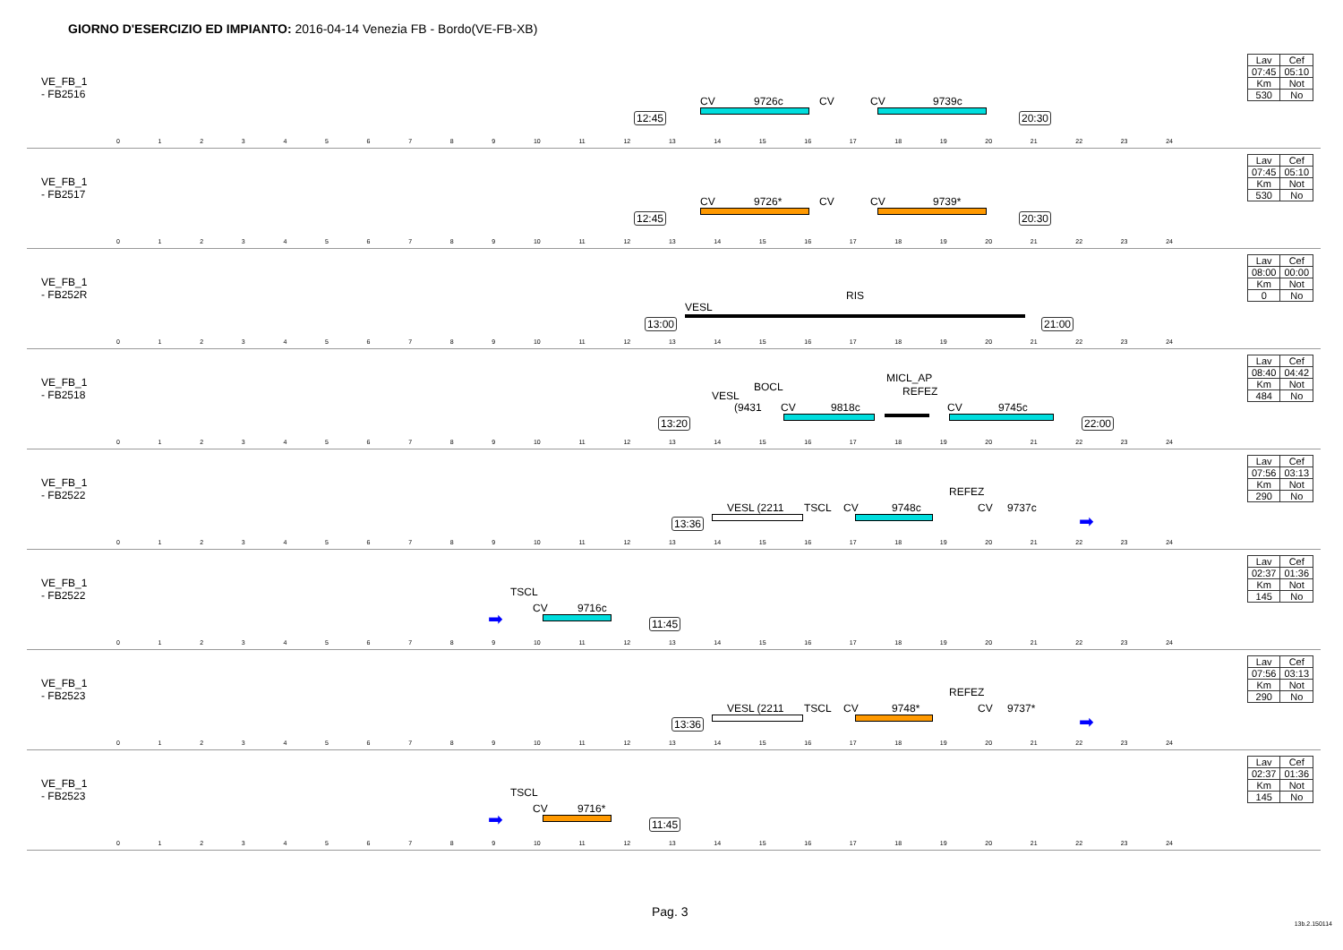GIORNO D'ESERCIZIO ED IMPIANTO: 2016-04-14 Venezia FB - Bordo(VE-FB-XB)
VE_FB_1
- FB2516
12:45
CV 9726c CV CV 9739c
20:30
| Lav | Cef |
| 07:45 | 05:10 |
| Km | Not |
| 530 | No |
0123456789 10 11 12 13 14 15 16 17 18 19 20 21 22 23 24
VE_FB_1
- FB2517
12:45
CV 9726* CV CV 9739*
20:30
| Lav | Cef |
| 07:45 | 05:10 |
| Km | Not |
| 530 | No |
0123456789 10 11 12 13 14 15 16 17 18 19 20 21 22 23 24
VE_FB_1
- FB252R
13:00
VESL
RIS
21:00
| Lav | Cef |
| 08:00 | 00:00 |
| Km | Not |
| 0 | No |
0123456789 10 11 12 13 14 15 16 17 18 19 20 21 22 23 24
VE_FB_1
- FB2518
13:20
VESL
(9431
BOCL
CV 9818c
MICL_AP
REFEZ
CV 9745c
22:00
| Lav | Cef |
| 08:40 | 04:42 |
| Km | Not |
| 484 | No |
0123456789 10 11 12 13 14 15 16 17 18 19 20 21 22 23 24
VE_FB_1
- FB2522
13:36
VESL (2211 TSCL CV 9748c
REFEZ
CV 9737c
➡
| Lav | Cef |
| 07:56 | 03:13 |
| Km | Not |
| 290 | No |
0123456789 10 11 12 13 14 15 16 17 18 19 20 21 22 23 24
VE_FB_1
- FB2522
➡
TSCL
CV 9716c
11:45
| Lav | Cef |
| 02:37 | 01:36 |
| Km | Not |
| 145 | No |
0123456789 10 11 12 13 14 15 16 17 18 19 20 21 22 23 24
VE_FB_1
- FB2523
13:36
VESL (2211 TSCL CV 9748*
REFEZ
CV 9737*
➡
| Lav | Cef |
| 07:56 | 03:13 |
| Km | Not |
| 290 | No |
0123456789 10 11 12 13 14 15 16 17 18 19 20 21 22 23 24
VE_FB_1
- FB2523
➡
TSCL
CV 9716*
11:45
| Lav | Cef |
| 02:37 | 01:36 |
| Km | Not |
| 145 | No |
0123456789 10 11 12 13 14 15 16 17 18 19 20 21 22 23 24
Pag. 3
13b.2.150114